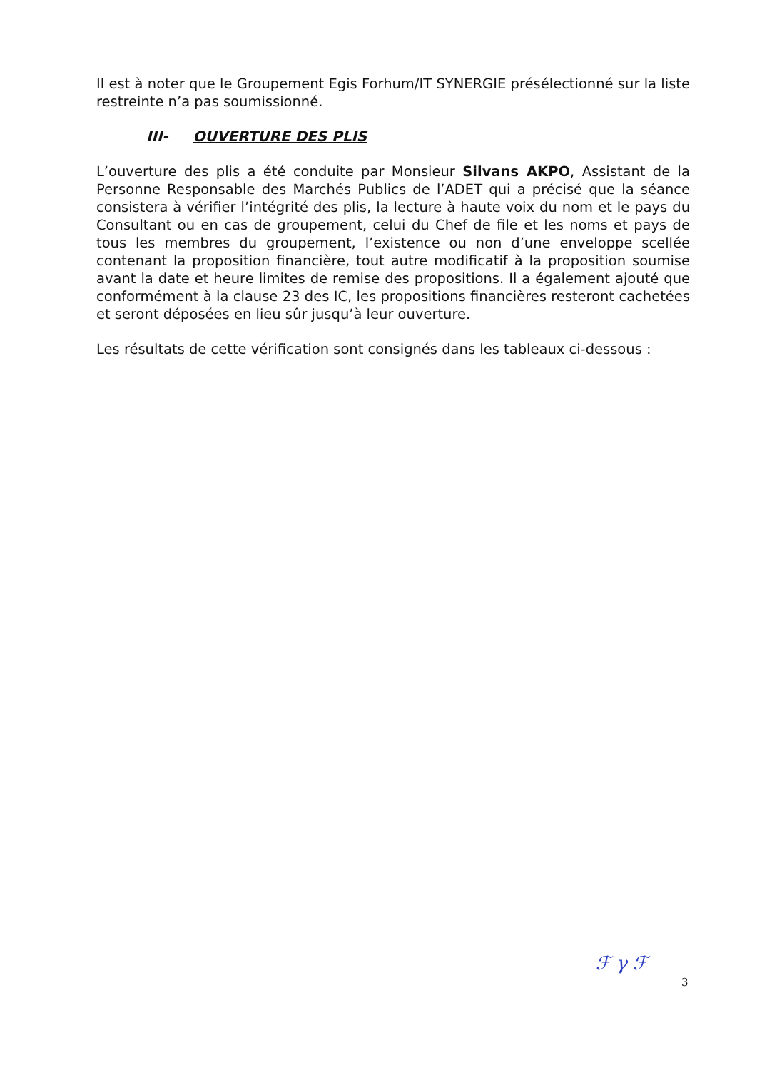Il est à noter que le Groupement Egis Forhum/IT SYNERGIE présélectionné sur la liste restreinte n’a pas soumissionné.
III- OUVERTURE DES PLIS
L’ouverture des plis a été conduite par Monsieur Silvans AKPO, Assistant de la Personne Responsable des Marchés Publics de l’ADET qui a précisé que la séance consistera à vérifier l’intégrité des plis, la lecture à haute voix du nom et le pays du Consultant ou en cas de groupement, celui du Chef de file et les noms et pays de tous les membres du groupement, l’existence ou non d’une enveloppe scellée contenant la proposition financière, tout autre modificatif à la proposition soumise avant la date et heure limites de remise des propositions. Il a également ajouté que conformément à la clause 23 des IC, les propositions financières resteront cachetées et seront déposées en lieu sûr jusqu’à leur ouverture.
Les résultats de cette vérification sont consignés dans les tableaux ci-dessous :
ℱ γ ℱ
3